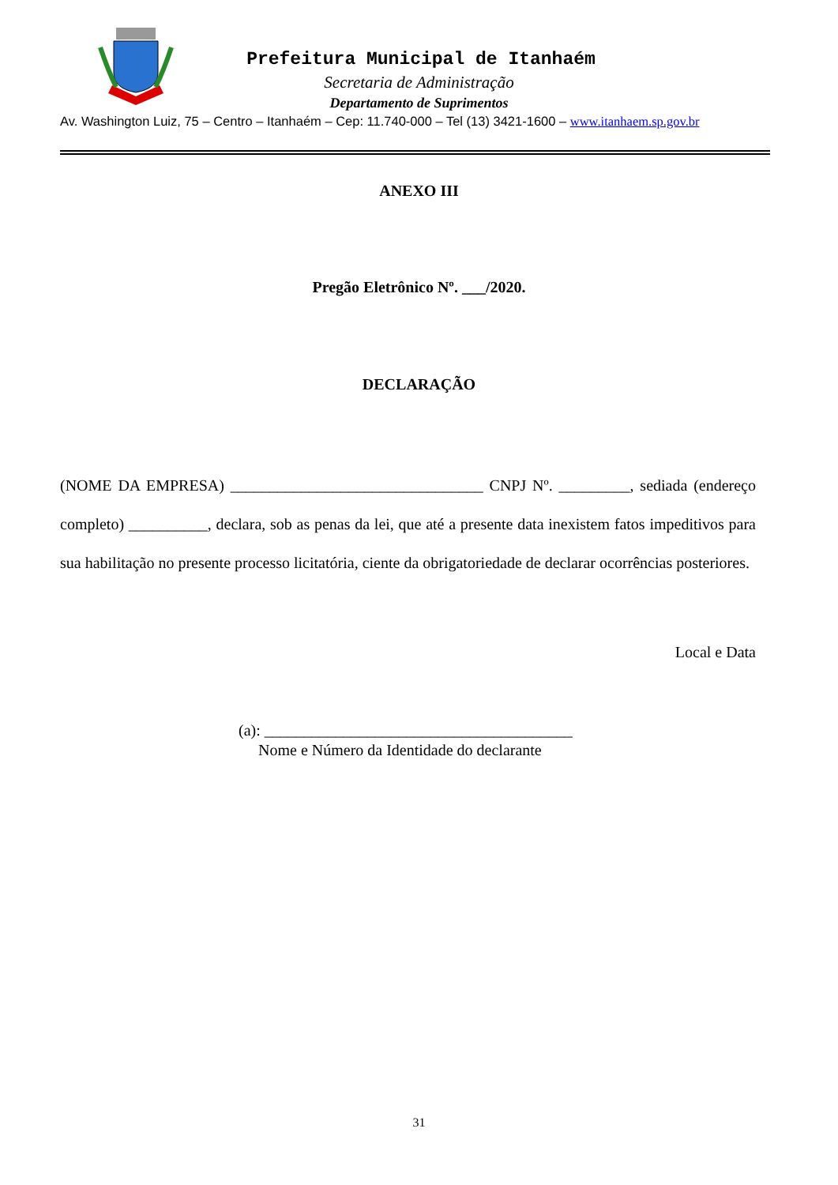Prefeitura Municipal de Itanhaém
Secretaria de Administração
Departamento de Suprimentos
Av. Washington Luiz, 75 – Centro – Itanhaém – Cep: 11.740-000 – Tel (13) 3421-1600 – www.itanhaem.sp.gov.br
ANEXO III
Pregão Eletrônico Nº. ___/2020.
DECLARAÇÃO
(NOME DA EMPRESA) ________________________________ CNPJ Nº. _________, sediada (endereço completo) __________, declara, sob as penas da lei, que até a presente data inexistem fatos impeditivos para sua habilitação no presente processo licitatória, ciente da obrigatoriedade de declarar ocorrências posteriores.
Local e Data
(a): _______________________________________
Nome e Número da Identidade do declarante
31